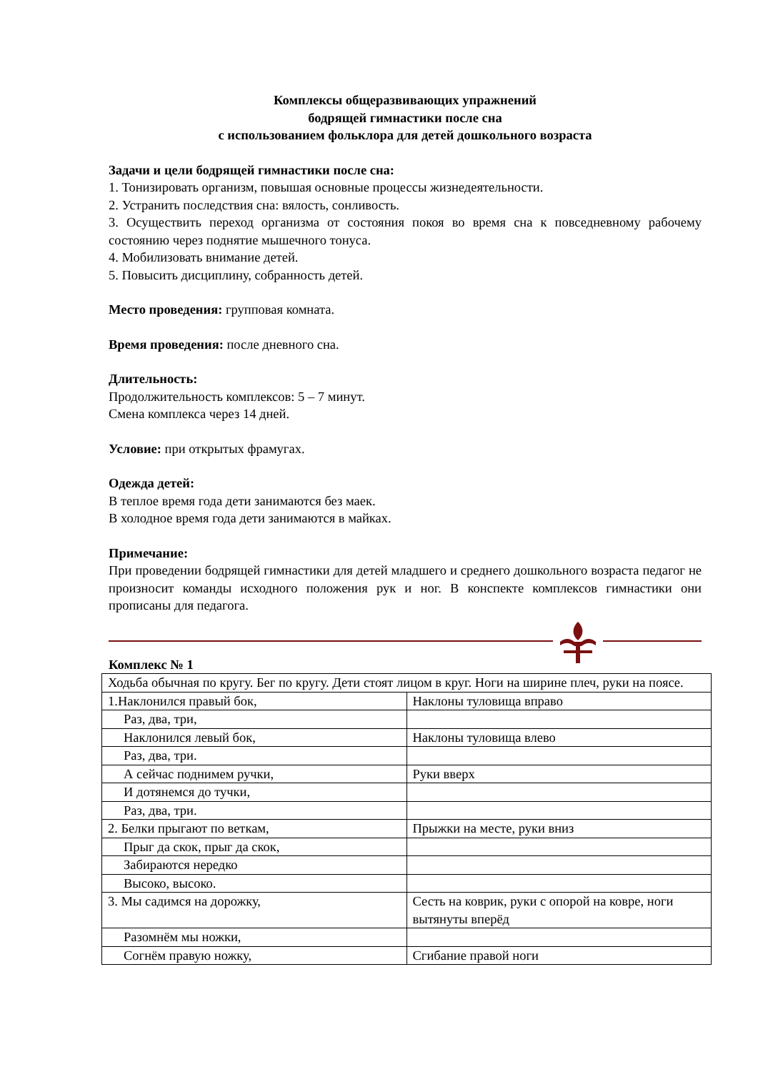Комплексы общеразвивающих упражнений
бодрящей гимнастики после сна
с использованием фольклора для детей дошкольного возраста
Задачи и цели бодрящей гимнастики после сна:
1. Тонизировать организм, повышая основные процессы жизнедеятельности.
2. Устранить последствия сна: вялость, сонливость.
3. Осуществить переход организма от состояния покоя во время сна к повседневному рабочему состоянию через поднятие мышечного тонуса.
4. Мобилизовать внимание детей.
5. Повысить дисциплину, собранность детей.
Место проведения: групповая комната.
Время проведения: после дневного сна.
Длительность:
Продолжительность комплексов: 5 – 7 минут.
Смена комплекса через 14 дней.
Условие: при открытых фрамугах.
Одежда детей:
В теплое время года дети занимаются без маек.
В холодное время года дети занимаются в майках.
Примечание:
При проведении бодрящей гимнастики для детей младшего и среднего дошкольного возраста педагог не произносит команды исходного положения рук и ног. В конспекте комплексов гимнастики они прописаны для педагога.
Комплекс № 1
| Ходьба обычная по кругу. Бег по кругу. Дети стоят лицом в круг. Ноги на ширине плеч, руки на поясе. | |
| 1.Наклонился правый бок, | Наклоны туловища вправо |
| Раз, два, три, | |
| Наклонился левый бок, | Наклоны туловища влево |
| Раз, два, три. | |
| А сейчас поднимем ручки, | Руки вверх |
| И дотянемся до тучки, | |
| Раз, два, три. | |
| 2. Белки прыгают по веткам, | Прыжки на месте, руки вниз |
| Прыг да скок, прыг да скок, | |
| Забираются нередко | |
| Высоко, высоко. | |
| 3. Мы садимся на дорожку, | Сесть на коврик, руки с опорой на ковре, ноги вытянуты вперёд |
| Разомнём мы ножки, | |
| Согнём правую ножку, | Сгибание правой ноги |